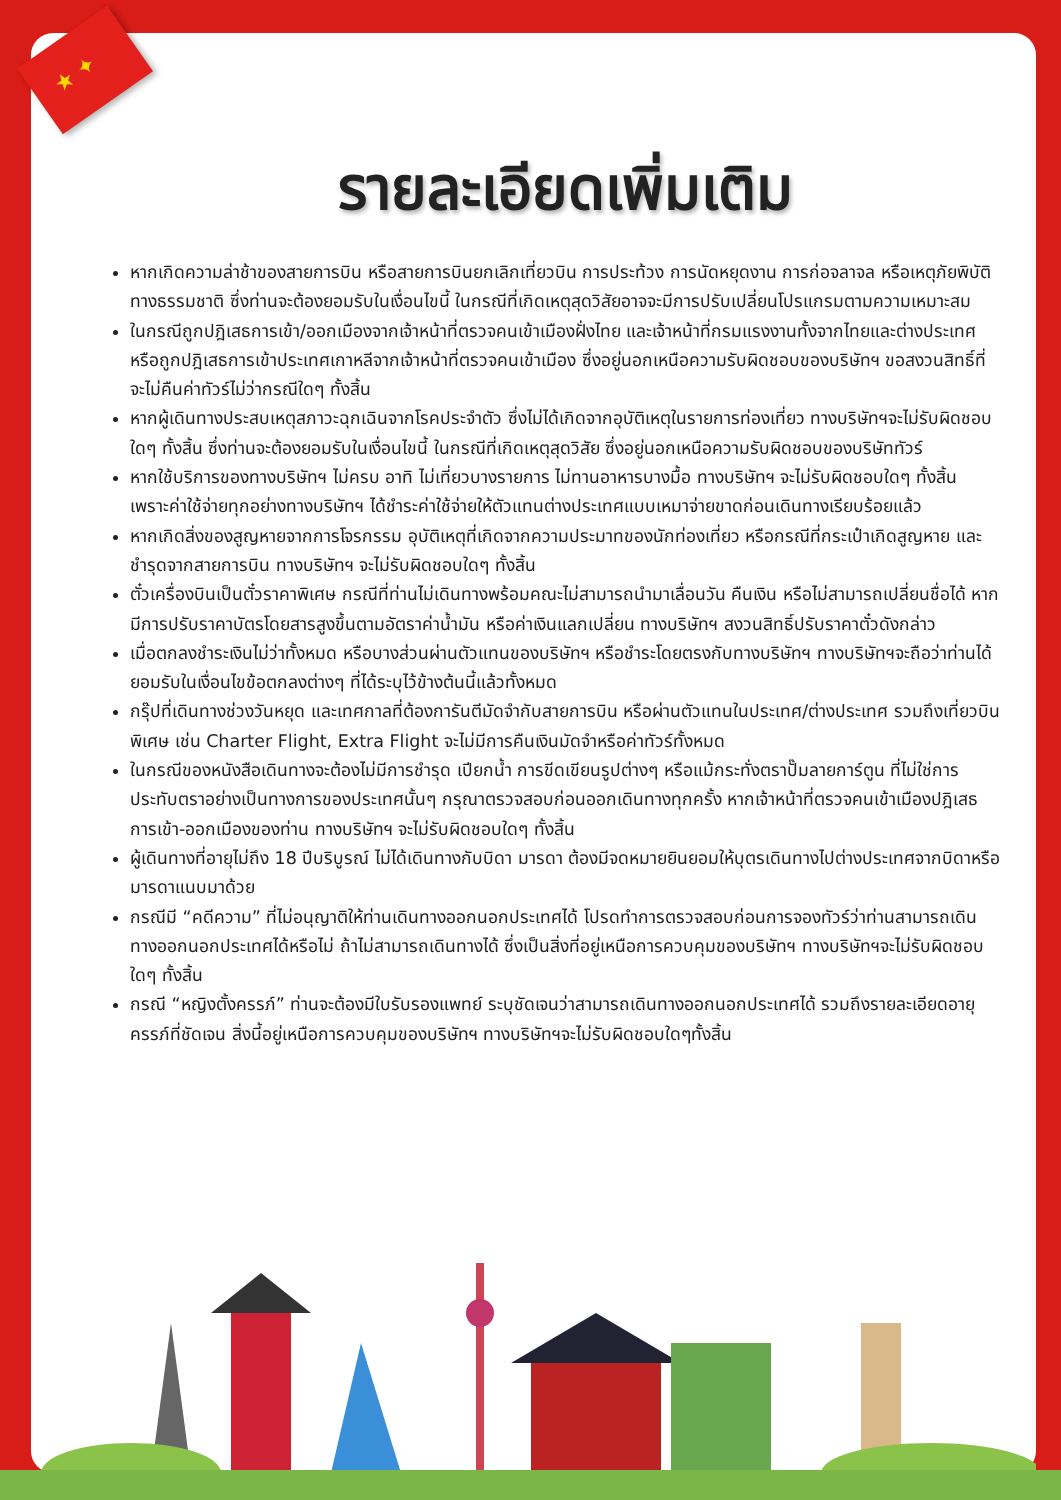★ ✦
รายละเอียดเพิ่มเติม
หากเกิดความล่าช้าของสายการบิน หรือสายการบินยกเลิกเที่ยวบิน การประท้วง การนัดหยุดงาน การก่อจลาจล หรือเหตุภัยพิบัติทางธรรมชาติ ซึ่งท่านจะต้องยอมรับในเงื่อนไขนี้ ในกรณีที่เกิดเหตุสุดวิสัยอาจจะมีการปรับเปลี่ยนโปรแกรมตามความเหมาะสม
ในกรณีถูกปฎิเสธการเข้า/ออกเมืองจากเจ้าหน้าที่ตรวจคนเข้าเมืองฝั่งไทย และเจ้าหน้าที่กรมแรงงานทั้งจากไทยและต่างประเทศ หรือถูกปฎิเสธการเข้าประเทศเกาหลีจากเจ้าหน้าที่ตรวจคนเข้าเมือง ซึ่งอยู่นอกเหนือความรับผิดชอบของบริษัทฯ ขอสงวนสิทธิ์ที่จะไม่คืนค่าทัวร์ไม่ว่ากรณีใดๆ ทั้งสิ้น
หากผู้เดินทางประสบเหตุสภาวะฉุกเฉินจากโรคประจำตัว ซึ่งไม่ได้เกิดจากอุบัติเหตุในรายการท่องเที่ยว ทางบริษัทฯจะไม่รับผิดชอบใดๆ ทั้งสิ้น ซึ่งท่านจะต้องยอมรับในเงื่อนไขนี้ ในกรณีที่เกิดเหตุสุดวิสัย ซึ่งอยู่นอกเหนือความรับผิดชอบของบริษัททัวร์
หากใช้บริการของทางบริษัทฯ ไม่ครบ อาทิ ไม่เที่ยวบางรายการ ไม่ทานอาหารบางมื้อ ทางบริษัทฯ จะไม่รับผิดชอบใดๆ ทั้งสิ้น เพราะค่าใช้จ่ายทุกอย่างทางบริษัทฯ ได้ชำระค่าใช้จ่ายให้ตัวแทนต่างประเทศแบบเหมาจ่ายขาดก่อนเดินทางเรียบร้อยแล้ว
หากเกิดสิ่งของสูญหายจากการโจรกรรม อุบัติเหตุที่เกิดจากความประมาทของนักท่องเที่ยว หรือกรณีที่กระเป๋าเกิดสูญหาย และชำรุดจากสายการบิน ทางบริษัทฯ จะไม่รับผิดชอบใดๆ ทั้งสิ้น
ตั๋วเครื่องบินเป็นตั๋วราคาพิเศษ กรณีที่ท่านไม่เดินทางพร้อมคณะไม่สามารถนำมาเลื่อนวัน คืนเงิน หรือไม่สามารถเปลี่ยนชื่อได้ หากมีการปรับราคาบัตรโดยสารสูงขึ้นตามอัตราค่าน้ำมัน หรือค่าเงินแลกเปลี่ยน ทางบริษัทฯ สงวนสิทธิ์ปรับราคาตั๋วดังกล่าว
เมื่อตกลงชำระเงินไม่ว่าทั้งหมด หรือบางส่วนผ่านตัวแทนของบริษัทฯ หรือชำระโดยตรงกับทางบริษัทฯ ทางบริษัทฯจะถือว่าท่านได้ยอมรับในเงื่อนไขข้อตกลงต่างๆ ที่ได้ระบุไว้ข้างต้นนี้แล้วทั้งหมด
กรุ๊ปที่เดินทางช่วงวันหยุด และเทศกาลที่ต้องการันตีมัดจำกับสายการบิน หรือผ่านตัวแทนในประเทศ/ต่างประเทศ รวมถึงเที่ยวบินพิเศษ เช่น Charter Flight, Extra Flight จะไม่มีการคืนเงินมัดจำหรือค่าทัวร์ทั้งหมด
ในกรณีของหนังสือเดินทางจะต้องไม่มีการชำรุด เปียกน้ำ การขีดเขียนรูปต่างๆ หรือแม้กระทั่งตราปั๊มลายการ์ตูน ที่ไม่ใช่การประทับตราอย่างเป็นทางการของประเทศนั้นๆ กรุณาตรวจสอบก่อนออกเดินทางทุกครั้ง หากเจ้าหน้าที่ตรวจคนเข้าเมืองปฎิเสธการเข้า-ออกเมืองของท่าน ทางบริษัทฯ จะไม่รับผิดชอบใดๆ ทั้งสิ้น
ผู้เดินทางที่อายุไม่ถึง 18 ปีบริบูรณ์ ไม่ได้เดินทางกับบิดา มารดา ต้องมีจดหมายยินยอมให้บุตรเดินทางไปต่างประเทศจากบิดาหรือมารดาแนบมาด้วย
กรณีมี “คดีความ” ที่ไม่อนุญาติให้ท่านเดินทางออกนอกประเทศได้ โปรดทำการตรวจสอบก่อนการจองทัวร์ว่าท่านสามารถเดินทางออกนอกประเทศได้หรือไม่ ถ้าไม่สามารถเดินทางได้ ซึ่งเป็นสิ่งที่อยู่เหนือการควบคุมของบริษัทฯ ทางบริษัทฯจะไม่รับผิดชอบใดๆ ทั้งสิ้น
กรณี “หญิงตั้งครรภ์” ท่านจะต้องมีใบรับรองแพทย์ ระบุชัดเจนว่าสามารถเดินทางออกนอกประเทศได้ รวมถึงรายละเอียดอายุครรภ์ที่ชัดเจน สิ่งนี้อยู่เหนือการควบคุมของบริษัทฯ ทางบริษัทฯจะไม่รับผิดชอบใดๆทั้งสิ้น